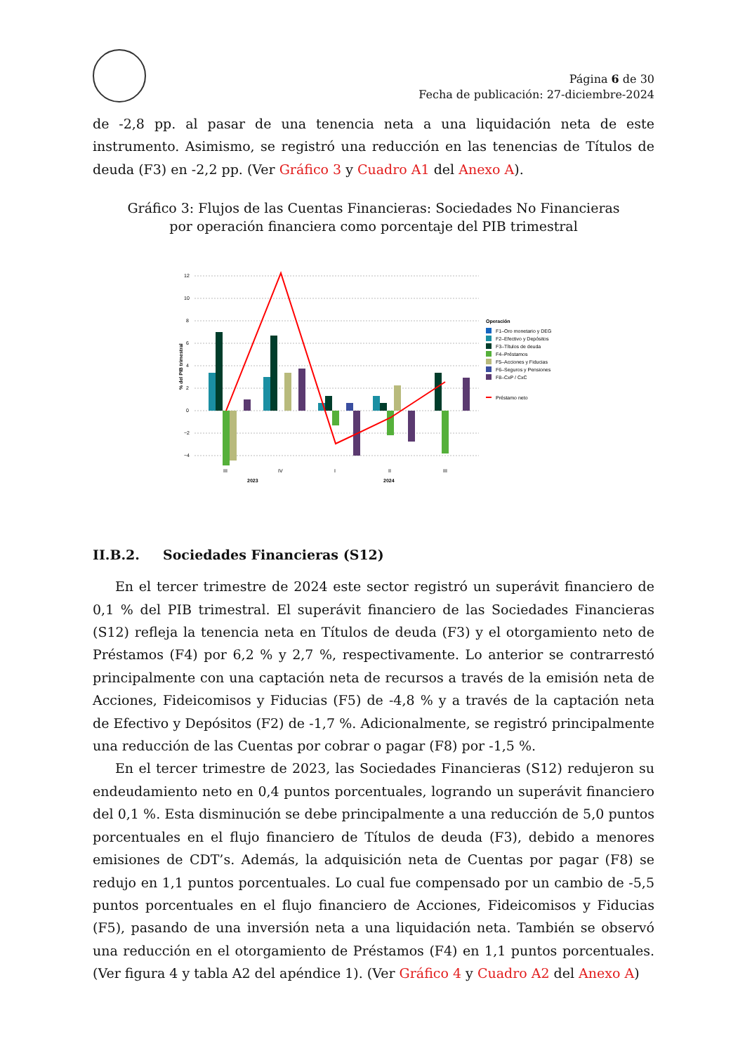Página 6 de 30
Fecha de publicación: 27-diciembre-2024
de -2,8 pp. al pasar de una tenencia neta a una liquidación neta de este instrumento. Asimismo, se registró una reducción en las tenencias de Títulos de deuda (F3) en -2,2 pp. (Ver Gráfico 3 y Cuadro A1 del Anexo A).
Gráfico 3: Flujos de las Cuentas Financieras: Sociedades No Financieras
por operación financiera como porcentaje del PIB trimestral
12
10
8
6
4
2
0
−2
−4
% del PIB trimestral
III
IV
I
II
III
2023
2024
Operación
F1–Oro monetario y DEG
F2–Efectivo y Depósitos
F3–Títulos de deuda
F4–Préstamos
F5–Acciones y Fiducias
F6–Seguros y Pensiones
F8–CxP / CxC
Préstamo neto
II.B.2. Sociedades Financieras (S12)
En el tercer trimestre de 2024 este sector registró un superávit financiero de 0,1 % del PIB trimestral. El superávit financiero de las Sociedades Financieras (S12) refleja la tenencia neta en Títulos de deuda (F3) y el otorgamiento neto de Préstamos (F4) por 6,2 % y 2,7 %, respectivamente. Lo anterior se contrarrestó principalmente con una captación neta de recursos a través de la emisión neta de Acciones, Fideicomisos y Fiducias (F5) de -4,8 % y a través de la captación neta de Efectivo y Depósitos (F2) de -1,7 %. Adicionalmente, se registró principalmente una reducción de las Cuentas por cobrar o pagar (F8) por -1,5 %.
En el tercer trimestre de 2023, las Sociedades Financieras (S12) redujeron su endeudamiento neto en 0,4 puntos porcentuales, logrando un superávit financiero del 0,1 %. Esta disminución se debe principalmente a una reducción de 5,0 puntos porcentuales en el flujo financiero de Títulos de deuda (F3), debido a menores emisiones de CDT’s. Además, la adquisición neta de Cuentas por pagar (F8) se redujo en 1,1 puntos porcentuales. Lo cual fue compensado por un cambio de -5,5 puntos porcentuales en el flujo financiero de Acciones, Fideicomisos y Fiducias (F5), pasando de una inversión neta a una liquidación neta. También se observó una reducción en el otorgamiento de Préstamos (F4) en 1,1 puntos porcentuales. (Ver figura 4 y tabla A2 del apéndice 1). (Ver Gráfico 4 y Cuadro A2 del Anexo A)